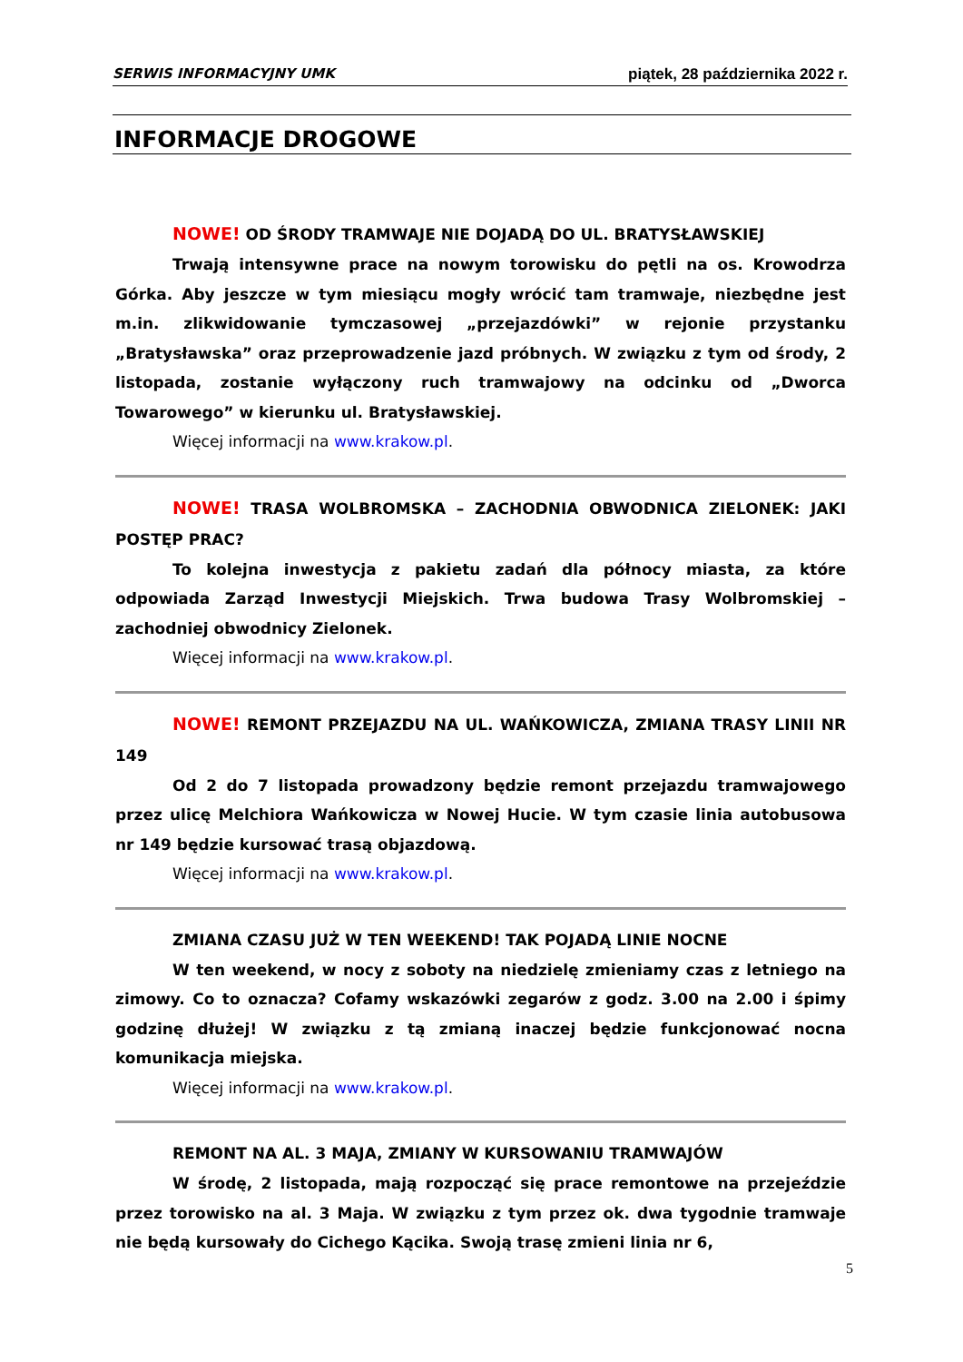SERWIS INFORMACYJNY UMK piątek, 28 października 2022 r.
INFORMACJE DROGOWE
NOWE! OD ŚRODY TRAMWAJE NIE DOJADĄ DO UL. BRATYSŁAWSKIEJ
Trwają intensywne prace na nowym torowisku do pętli na os. Krowodrza Górka. Aby jeszcze w tym miesiącu mogły wrócić tam tramwaje, niezbędne jest m.in. zlikwidowanie tymczasowej „przejazdówki” w rejonie przystanku „Bratysławska” oraz przeprowadzenie jazd próbnych. W związku z tym od środy, 2 listopada, zostanie wyłączony ruch tramwajowy na odcinku od „Dworca Towarowego” w kierunku ul. Bratysławskiej.
Więcej informacji na www.krakow.pl.
NOWE! TRASA WOLBROMSKA – ZACHODNIA OBWODNICA ZIELONEK: JAKI POSTĘP PRAC?
To kolejna inwestycja z pakietu zadań dla północy miasta, za które odpowiada Zarząd Inwestycji Miejskich. Trwa budowa Trasy Wolbromskiej – zachodniej obwodnicy Zielonek.
Więcej informacji na www.krakow.pl.
NOWE! REMONT PRZEJAZDU NA UL. WAŃKOWICZA, ZMIANA TRASY LINII NR 149
Od 2 do 7 listopada prowadzony będzie remont przejazdu tramwajowego przez ulicę Melchiora Wańkowicza w Nowej Hucie. W tym czasie linia autobusowa nr 149 będzie kursować trasą objazdową.
Więcej informacji na www.krakow.pl.
ZMIANA CZASU JUŻ W TEN WEEKEND! TAK POJADĄ LINIE NOCNE
W ten weekend, w nocy z soboty na niedzielę zmieniamy czas z letniego na zimowy. Co to oznacza? Cofamy wskazówki zegarów z godz. 3.00 na 2.00 i śpimy godzinę dłużej! W związku z tą zmianą inaczej będzie funkcjonować nocna komunikacja miejska.
Więcej informacji na www.krakow.pl.
REMONT NA AL. 3 MAJA, ZMIANY W KURSOWANIU TRAMWAJÓW
W środę, 2 listopada, mają rozpocząć się prace remontowe na przejeździe przez torowisko na al. 3 Maja. W związku z tym przez ok. dwa tygodnie tramwaje nie będą kursowały do Cichego Kącika. Swoją trasę zmieni linia nr 6,
5